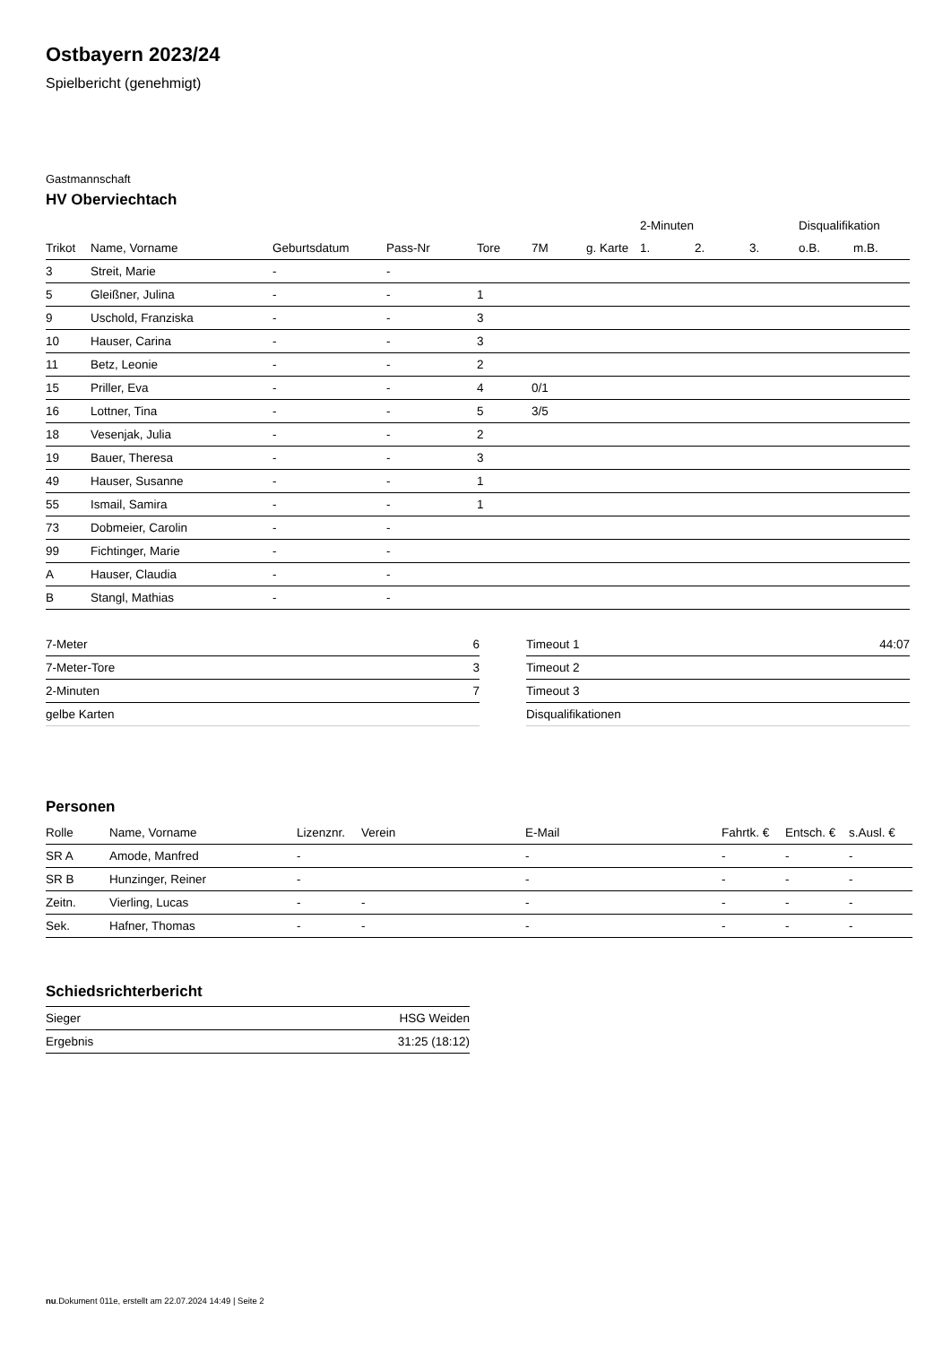Ostbayern 2023/24
Spielbericht (genehmigt)
Gastmannschaft
HV Oberviechtach
| | | | | | | | 2-Minuten | | | Disqualifikation | |
| --- | --- | --- | --- | --- | --- | --- | --- | --- | --- | --- | --- |
| Trikot | Name, Vorname | Geburtsdatum | Pass-Nr | Tore | 7M | g. Karte | 1. | 2. | 3. | o.B. | m.B. |
| 3 | Streit, Marie | - | - | | | | | | | | |
| 5 | Gleißner, Julina | - | - | 1 | | | | | | | |
| 9 | Uschold, Franziska | - | - | 3 | | | | | | | |
| 10 | Hauser, Carina | - | - | 3 | | | | | | | |
| 11 | Betz, Leonie | - | - | 2 | | | | | | | |
| 15 | Priller, Eva | - | - | 4 | 0/1 | | | | | | |
| 16 | Lottner, Tina | - | - | 5 | 3/5 | | | | | | |
| 18 | Vesenjak, Julia | - | - | 2 | | | | | | | |
| 19 | Bauer, Theresa | - | - | 3 | | | | | | | |
| 49 | Hauser, Susanne | - | - | 1 | | | | | | | |
| 55 | Ismail, Samira | - | - | 1 | | | | | | | |
| 73 | Dobmeier, Carolin | - | - | | | | | | | | |
| 99 | Fichtinger, Marie | - | - | | | | | | | | |
| A | Hauser, Claudia | - | - | | | | | | | | |
| B | Stangl, Mathias | - | - | | | | | | | | |
| 7-Meter | 6 |
| 7-Meter-Tore | 3 |
| 2-Minuten | 7 |
| gelbe Karten | |
| Timeout 1 | 44:07 |
| Timeout 2 | |
| Timeout 3 | |
| Disqualifikationen | |
Personen
| Rolle | Name, Vorname | Lizenznr. | Verein | E-Mail | Fahrtk. € | Entsch. € | s.Ausl. € |
| --- | --- | --- | --- | --- | --- | --- | --- |
| SR A | Amode, Manfred | - | | - | - | - | - |
| SR B | Hunzinger, Reiner | - | | - | - | - | - |
| Zeitn. | Vierling, Lucas | - | - | - | - | - | - |
| Sek. | Hafner, Thomas | - | - | - | - | - | - |
Schiedsrichterbericht
| Sieger | HSG Weiden |
| Ergebnis | 31:25 (18:12) |
nu.Dokument 011e, erstellt am 22.07.2024 14:49 | Seite 2